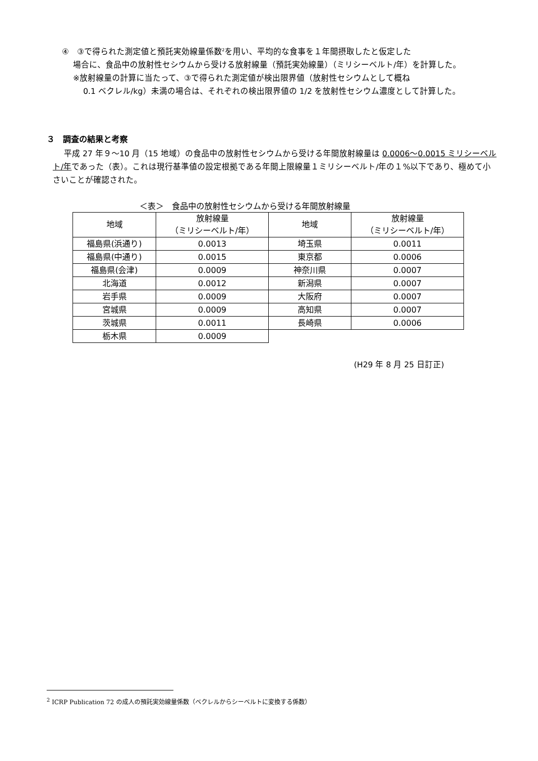④　③で得られた測定値と預託実効線量係数<sup>2</sup>を用い、平均的な食事を１年間摂取したと仮定した
場合に、食品中の放射性セシウムから受ける放射線量（預託実効線量）（ミリシーベルト/年）を計算した。
※放射線量の計算に当たって、③で得られた測定値が検出限界値（放射性セシウムとして概ね
0.1 ベクレル/kg）未満の場合は、それぞれの検出限界値の 1/2 を放射性セシウム濃度として計算した。
３　調査の結果と考察
平成 27 年９～10 月（15 地域）の食品中の放射性セシウムから受ける年間放射線量は 0.0006～0.0015 ミリシーベルト/年であった（表）。これは現行基準値の設定根拠である年間上限線量１ミリシーベルト/年の１%以下であり、極めて小さいことが確認された。
＜表＞　食品中の放射性セシウムから受ける年間放射線量
| 地域 | 放射線量 （ミリシーベルト/年） | 地域 | 放射線量 （ミリシーベルト/年） |
| --- | --- | --- | --- |
| 福島県(浜通り) | 0.0013 | 埼玉県 | 0.0011 |
| 福島県(中通り) | 0.0015 | 東京都 | 0.0006 |
| 福島県(会津) | 0.0009 | 神奈川県 | 0.0007 |
| 北海道 | 0.0012 | 新潟県 | 0.0007 |
| 岩手県 | 0.0009 | 大阪府 | 0.0007 |
| 宮城県 | 0.0009 | 高知県 | 0.0007 |
| 茨城県 | 0.0011 | 長崎県 | 0.0006 |
| 栃木県 | 0.0009 | | |
(H29 年 8 月 25 日訂正)
<sup>2</sup> ICRP Publication 72 の成人の預託実効線量係数（ベクレルからシーベルトに変換する係数）